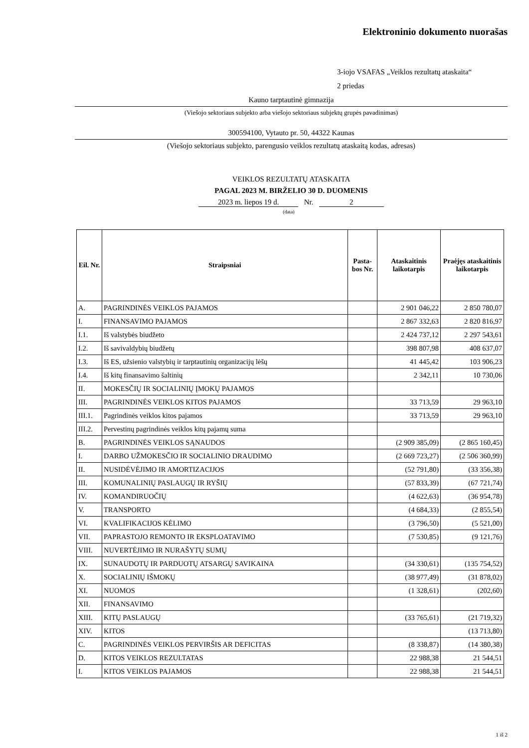Elektroninio dokumento nuorašas
3-iojo VSAFAS „Veiklos rezultatų ataskaita“
2 priedas
Kauno tarptautinė gimnazija
(Viešojo sektoriaus subjekto arba viešojo sektoriaus subjektų grupės pavadinimas)
300594100, Vytauto pr. 50, 44322 Kaunas
(Viešojo sektoriaus subjekto, parengusio veiklos rezultatų ataskaitą kodas, adresas)
VEIKLOS REZULTATŲ ATASKAITA
PAGAL 2023 M. BIRŽELIO 30 D. DUOMENIS
2023 m. liepos 19 d. Nr. 2
(data)
| Eil. Nr. | Straipsniai | Pasta-bos Nr. | Ataskaitinis laikotarpis | Praėjęs ataskaitinis laikotarpis |
| --- | --- | --- | --- | --- |
| A. | PAGRINDINĖS VEIKLOS PAJAMOS | | 2 901 046,22 | 2 850 780,07 |
| I. | FINANSAVIMO PAJAMOS | | 2 867 332,63 | 2 820 816,97 |
| I.1. | Iš valstybės biudžeto | | 2 424 737,12 | 2 297 543,61 |
| I.2. | Iš savivaldybių biudžetų | | 398 807,98 | 408 637,07 |
| I.3. | Iš ES, užsienio valstybių ir tarptautinių organizacijų lėšų | | 41 445,42 | 103 906,23 |
| I.4. | Iš kitų finansavimo šaltinių | | 2 342,11 | 10 730,06 |
| II. | MOKESČIŲ IR SOCIALINIŲ ĮMOKŲ PAJAMOS | | | |
| III. | PAGRINDINĖS VEIKLOS KITOS PAJAMOS | | 33 713,59 | 29 963,10 |
| III.1. | Pagrindinės veiklos kitos pajamos | | 33 713,59 | 29 963,10 |
| III.2. | Pervestinų pagrindinės veiklos kitų pajamų suma | | | |
| B. | PAGRINDINĖS VEIKLOS SĄNAUDOS | | (2 909 385,09) | (2 865 160,45) |
| I. | DARBO UŽMOKESČIO IR SOCIALINIO DRAUDIMO | | (2 669 723,27) | (2 506 360,99) |
| II. | NUSIDĖVĖJIMO IR AMORTIZACIJOS | | (52 791,80) | (33 356,38) |
| III. | KOMUNALINIŲ PASLAUGŲ IR RYŠIŲ | | (57 833,39) | (67 721,74) |
| IV. | KOMANDIRUOČIŲ | | (4 622,63) | (36 954,78) |
| V. | TRANSPORTO | | (4 684,33) | (2 855,54) |
| VI. | KVALIFIKACIJOS KĖLIMO | | (3 796,50) | (5 521,00) |
| VII. | PAPRASTOJO REMONTO IR EKSPLOATAVIMO | | (7 530,85) | (9 121,76) |
| VIII. | NUVERTĖJIMO IR NURAŠYTŲ SUMŲ | | | |
| IX. | SUNAUDOTŲ IR PARDUOTŲ ATSARGŲ SAVIKAINA | | (34 330,61) | (135 754,52) |
| X. | SOCIALINIŲ IŠMOKŲ | | (38 977,49) | (31 878,02) |
| XI. | NUOMOS | | (1 328,61) | (202,60) |
| XII. | FINANSAVIMO | | | |
| XIII. | KITŲ PASLAUGŲ | | (33 765,61) | (21 719,32) |
| XIV. | KITOS | | | (13 713,80) |
| C. | PAGRINDINĖS VEIKLOS PERVIRŠIS AR DEFICITAS | | (8 338,87) | (14 380,38) |
| D. | KITOS VEIKLOS REZULTATAS | | 22 988,38 | 21 544,51 |
| I. | KITOS VEIKLOS PAJAMOS | | 22 988,38 | 21 544,51 |
1 iš 2